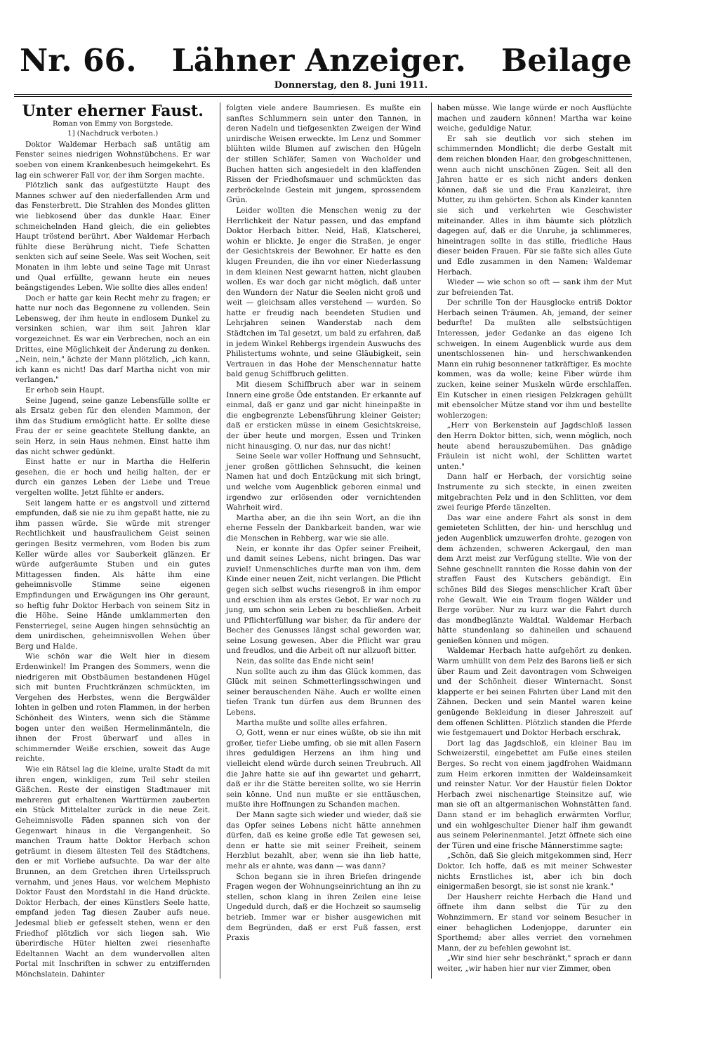Nr. 66. Lähner Anzeiger. Beilage
Donnerstag, den 8. Juni 1911.
Unter eherner Faust.
Roman von Emmy von Borgstede.
1] (Nachdruck verboten.)
Doktor Waldemar Herbach saß untätig am Fenster seines niedrigen Wohnstübchens. Er war soeben von einem Krankenbesuch heimgekehrt. Es lag ein schwerer Fall vor, der ihm Sorgen machte.
Plötzlich sank das aufgestützte Haupt des Mannes schwer auf den niederfallenden Arm und das Fensterbrett. Die Strahlen des Mondes glitten wie liebkosend über das dunkle Haar. Einer schmeichelnden Hand gleich, die ein geliebtes Haupt tröstend berührt. Aber Waldemar Herbach fühlte diese Berührung nicht. Tiefe Schatten senkten sich auf seine Seele. Was seit Wochen, seit Monaten in ihm lebte und seine Tage mit Unrast und Qual erfüllte, gewann heute ein neues beängstigendes Leben. Wie sollte dies alles enden!
Doch er hatte gar kein Recht mehr zu fragen; er hatte nur noch das Begonnene zu vollenden. Sein Lebensweg, der ihm heute in endlosem Dunkel zu versinken schien, war ihm seit Jahren klar vorgezeichnet. Es war ein Verbrechen, noch an ein Drittes, eine Möglichkeit der Änderung zu denken. „Nein, nein," ächzte der Mann plötzlich, „ich kann, ich kann es nicht! Das darf Martha nicht von mir verlangen."
Er erhob sein Haupt.
Seine Jugend, seine ganze Lebensfülle sollte er als Ersatz geben für den elenden Mammon, der ihm das Studium ermöglicht hatte. Er sollte diese Frau der er seine geachtete Stellung dankte, an sein Herz, in sein Haus nehmen. Einst hatte ihm das nicht schwer gedünkt.
Einst hatte er nur in Martha die Helferin gesehen, die er hoch und heilig halten, der er durch ein ganzes Leben der Liebe und Treue vergelten wollte. Jetzt fühlte er anders.
Seit langem hatte er es angstvoll und zitternd empfunden, daß sie nie zu ihm gepaßt hatte, nie zu ihm passen würde. Sie würde mit strenger Rechtlichkeit und hausfraulichem Geist seinen geringen Besitz vermehren, vom Boden bis zum Keller würde alles vor Sauberkeit glänzen. Er würde aufgeräumte Stuben und ein gutes Mittagessen finden. Als hätte ihm eine geheimnisvolle Stimme seine eigenen Empfindungen und Erwägungen ins Ohr geraunt, so heftig fuhr Doktor Herbach von seinem Sitz in die Höhe. Seine Hände umklammerten den Fensterriegel, seine Augen hingen sehnsüchtig an dem unirdischen, geheimnisvollen Wehen über Berg und Halde.
Wie schön war die Welt hier in diesem Erdenwinkel! Im Prangen des Sommers, wenn die niedrigeren mit Obstbäumen bestandenen Hügel sich mit bunten Fruchtkränzen schmückten, im Vergehen des Herbstes, wenn die Bergwälder lohten in gelben und roten Flammen, in der herben Schönheit des Winters, wenn sich die Stämme bogen unter den weißen Hermelinmänteln, die ihnen der Frost überwarf und alles in schimmernder Weiße erschien, soweit das Auge reichte.
Wie ein Rätsel lag die kleine, uralte Stadt da mit ihren engen, winkligen, zum Teil sehr steilen Gäßchen. Reste der einstigen Stadtmauer mit mehreren gut erhaltenen Warttürmen zauberten ein Stück Mittelalter zurück in die neue Zeit. Geheimnisvolle Fäden spannen sich von der Gegenwart hinaus in die Vergangenheit. So manchen Traum hatte Doktor Herbach schon geträumt in diesem ältesten Teil des Städtchens, den er mit Vorliebe aufsuchte. Da war der alte Brunnen, an dem Gretchen ihren Urteilsspruch vernahm, und jenes Haus, vor welchem Mephisto Doktor Faust den Mordstahl in die Hand drückte. Doktor Herbach, der eines Künstlers Seele hatte, empfand jeden Tag diesen Zauber aufs neue. Jedesmal blieb er gefesselt stehen, wenn er den Friedhof plötzlich vor sich liegen sah. Wie überirdische Hüter hielten zwei riesenhafte Edeltannen Wacht an dem wundervollen alten Portal mit Inschriften in schwer zu entziffernden Mönchslatein. Dahinter
folgten viele andere Baumriesen. Es mußte ein sanftes Schlummern sein unter den Tannen, in deren Nadeln und tiefgesenkten Zweigen der Wind unirdische Weisen erweckte. Im Lenz und Sommer blühten wilde Blumen auf zwischen den Hügeln der stillen Schläfer, Samen von Wacholder und Buchen hatten sich angesiedelt in den klaffenden Rissen der Friedhofsmauer und schmückten das zerbröckelnde Gestein mit jungem, sprossendem Grün.
Leider wollten die Menschen wenig zu der Herrlichkeit der Natur passen, und das empfand Doktor Herbach bitter. Neid, Haß, Klatscherei, wohin er blickte. Je enger die Straßen, je enger der Gesichtskreis der Bewohner. Er hatte es den klugen Freunden, die ihn vor einer Niederlassung in dem kleinen Nest gewarnt hatten, nicht glauben wollen. Es war doch gar nicht möglich, daß unter den Wundern der Natur die Seelen nicht groß und weit — gleichsam alles verstehend — wurden. So hatte er freudig nach beendeten Studien und Lehrjahren seinen Wanderstab nach dem Städtchen im Tal gesetzt, um bald zu erfahren, daß in jedem Winkel Rehbergs irgendein Auswuchs des Philistertums wohnte, und seine Gläubigkeit, sein Vertrauen in das Hohe der Menschennatur hatte bald genug Schiffbruch gelitten.
Mit diesem Schiffbruch aber war in seinem Innern eine große Öde entstanden. Er erkannte auf einmal, daß er ganz und gar nicht hineinpaßte in die engbegrenzte Lebensführung kleiner Geister; daß er ersticken müsse in einem Gesichtskreise, der über heute und morgen, Essen und Trinken nicht hinausging. O, nur das, nur das nicht!
Seine Seele war voller Hoffnung und Sehnsucht, jener großen göttlichen Sehnsucht, die keinen Namen hat und doch Entzückung mit sich bringt, und welche vom Augenblick geboren einmal und irgendwo zur erlösenden oder vernichtenden Wahrheit wird.
Martha aber, an die ihn sein Wort, an die ihn eherne Fesseln der Dankbarkeit banden, war wie die Menschen in Rehberg, war wie sie alle.
Nein, er konnte ihr das Opfer seiner Freiheit, und damit seines Lebens, nicht bringen. Das war zuviel! Unmenschliches durfte man von ihm, dem Kinde einer neuen Zeit, nicht verlangen. Die Pflicht gegen sich selbst wuchs riesengroß in ihm empor und erschien ihm als erstes Gebot. Er war noch zu jung, um schon sein Leben zu beschließen. Arbeit und Pflichterfüllung war bisher, da für andere der Becher des Genusses längst schal geworden war, seine Losung gewesen. Aber die Pflicht war grau und freudlos, und die Arbeit oft nur allzuoft bitter.
Nein, das sollte das Ende nicht sein!
Nun sollte auch zu ihm das Glück kommen, das Glück mit seinen Schmetterlingsschwingen und seiner berauschenden Nähe. Auch er wollte einen tiefen Trank tun dürfen aus dem Brunnen des Lebens.
Martha mußte und sollte alles erfahren.
O, Gott, wenn er nur eines wüßte, ob sie ihn mit großer, tiefer Liebe umfing, ob sie mit allen Fasern ihres geduldigen Herzens an ihm hing und vielleicht elend würde durch seinen Treubruch. All die Jahre hatte sie auf ihn gewartet und geharrt, daß er ihr die Stätte bereiten sollte, wo sie Herrin sein könne. Und nun mußte er sie enttäuschen, mußte ihre Hoffnungen zu Schanden machen.
Der Mann sagte sich wieder und wieder, daß sie das Opfer seines Lebens nicht hätte annehmen dürfen, daß es keine große edle Tat gewesen sei, denn er hatte sie mit seiner Freiheit, seinem Herzblut bezahlt, aber, wenn sie ihn lieb hatte, mehr als er ahnte, was dann — was dann?
Schon begann sie in ihren Briefen dringende Fragen wegen der Wohnungseinrichtung an ihn zu stellen, schon klang in ihren Zeilen eine leise Ungeduld durch, daß er die Hochzeit so saumselig betrieb. Immer war er bisher ausgewichen mit dem Begründen, daß er erst Fuß fassen, erst Praxis
haben müsse. Wie lange würde er noch Ausflüchte machen und zaudern können! Martha war keine weiche, geduldige Natur.
Er sah sie deutlich vor sich stehen im schimmernden Mondlicht; die derbe Gestalt mit dem reichen blonden Haar, den grobgeschnittenen, wenn auch nicht unschönen Zügen. Seit all den Jahren hatte er es sich nicht anders denken können, daß sie und die Frau Kanzleirat, ihre Mutter, zu ihm gehörten. Schon als Kinder kannten sie sich und verkehrten wie Geschwister miteinander. Alles in ihm bäumte sich plötzlich dagegen auf, daß er die Unruhe, ja schlimmeres, hineintragen sollte in das stille, friedliche Haus dieser beiden Frauen. Für sie faßte sich alles Gute und Edle zusammen in den Namen: Waldemar Herbach.
Wieder — wie schon so oft — sank ihm der Mut zur befreienden Tat.
Der schrille Ton der Hausglocke entriß Doktor Herbach seinen Träumen. Ah, jemand, der seiner bedurfte! Da mußten alle selbstsüchtigen Interessen, jeder Gedanke an das eigene Ich schweigen. In einem Augenblick wurde aus dem unentschlossenen hin- und herschwankenden Mann ein ruhig besonnener tatkräftiger. Es mochte kommen, was da wolle; keine Fiber würde ihm zucken, keine seiner Muskeln würde erschlaffen. Ein Kutscher in einen riesigen Pelzkragen gehüllt mit ebensolcher Mütze stand vor ihm und bestellte wohlerzogen:
„Herr von Berkenstein auf Jagdschloß lassen den Herrn Doktor bitten, sich, wenn möglich, noch heute abend herauszubemühen. Das gnädige Fräulein ist nicht wohl, der Schlitten wartet unten."
Dann half er Herbach, der vorsichtig seine Instrumente zu sich steckte, in einen zweiten mitgebrachten Pelz und in den Schlitten, vor dem zwei feurige Pferde tänzelten.
Das war eine andere Fahrt als sonst in dem gemieteten Schlitten, der hin- und herschlug und jeden Augenblick umzuwerfen drohte, gezogen von dem ächzenden, schweren Ackergaul, den man dem Arzt meist zur Verfügung stellte. Wie von der Sehne geschnellt rannten die Rosse dahin von der straffen Faust des Kutschers gebändigt. Ein schönes Bild des Sieges menschlicher Kraft über rohe Gewalt. Wie ein Traum flogen Wälder und Berge vorüber. Nur zu kurz war die Fahrt durch das mondbeglänzte Waldtal. Waldemar Herbach hätte stundenlang so dahineilen und schauend genießen können und mögen.
Waldemar Herbach hatte aufgehört zu denken. Warm umhüllt von dem Pelz des Barons ließ er sich über Raum und Zeit davontragen vom Schweigen und der Schönheit dieser Winternacht. Sonst klapperte er bei seinen Fahrten über Land mit den Zähnen. Decken und sein Mantel waren keine genügende Bekleidung in dieser Jahreszeit auf dem offenen Schlitten. Plötzlich standen die Pferde wie festgemauert und Doktor Herbach erschrak.
Dort lag das Jagdschloß, ein kleiner Bau im Schweizerstil, eingebettet am Fuße eines steilen Berges. So recht von einem jagdfrohen Waidmann zum Heim erkoren inmitten der Waldeinsamkeit und reinster Natur. Vor der Haustür fielen Doktor Herbach zwei nischenartige Steinsitze auf, wie man sie oft an altgermanischen Wohnstätten fand. Dann stand er im behaglich erwärmten Vorflur, und ein wohlgeschulter Diener half ihm gewandt aus seinem Pelerinenmantel. Jetzt öffnete sich eine der Türen und eine frische Männerstimme sagte:
„Schön, daß Sie gleich mitgekommen sind, Herr Doktor. Ich hoffe, daß es mit meiner Schwester nichts Ernstliches ist, aber ich bin doch einigermaßen besorgt, sie ist sonst nie krank."
Der Hausherr reichte Herbach die Hand und öffnete ihm dann selbst die Tür zu den Wohnzimmern. Er stand vor seinem Besucher in einer behaglichen Lodenjoppe, darunter ein Sporthemd; aber alles verriet den vornehmen Mann, der zu befehlen gewohnt ist.
„Wir sind hier sehr beschränkt," sprach er dann weiter, „wir haben hier nur vier Zimmer, oben